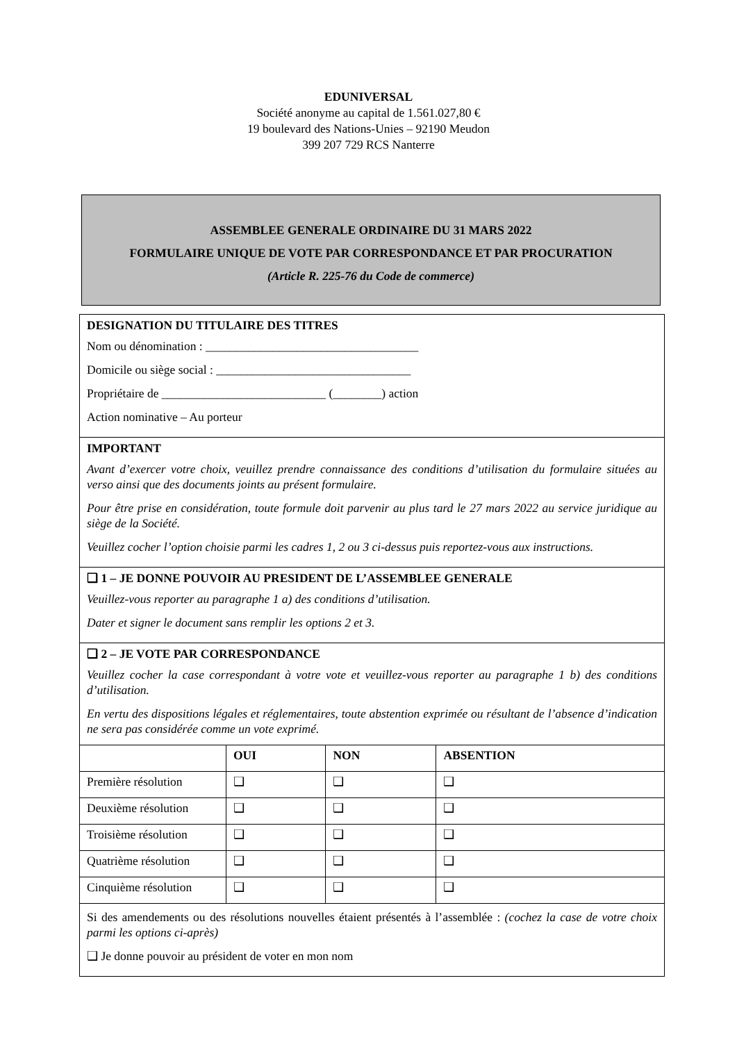EDUNIVERSAL
Société anonyme au capital de 1.561.027,80 €
19 boulevard des Nations-Unies – 92190 Meudon
399 207 729 RCS Nanterre
ASSEMBLEE GENERALE ORDINAIRE DU 31 MARS 2022
FORMULAIRE UNIQUE DE VOTE PAR CORRESPONDANCE ET PAR PROCURATION
(Article R. 225-76 du Code de commerce)
DESIGNATION DU TITULAIRE DES TITRES
Nom ou dénomination : ___________________________________
Domicile ou siège social : ________________________________
Propriétaire de ___________________________ (________) action
Action nominative – Au porteur
IMPORTANT
Avant d’exercer votre choix, veuillez prendre connaissance des conditions d’utilisation du formulaire situées au verso ainsi que des documents joints au présent formulaire.
Pour être prise en considération, toute formule doit parvenir au plus tard le 27 mars 2022 au service juridique au siège de la Société.
Veuillez cocher l’option choisie parmi les cadres 1, 2 ou 3 ci-dessus puis reportez-vous aux instructions.
❑ 1 – JE DONNE POUVOIR AU PRESIDENT DE L’ASSEMBLEE GENERALE
Veuillez-vous reporter au paragraphe 1 a) des conditions d’utilisation.
Dater et signer le document sans remplir les options 2 et 3.
❑ 2 – JE VOTE PAR CORRESPONDANCE
Veuillez cocher la case correspondant à votre vote et veuillez-vous reporter au paragraphe 1 b) des conditions d’utilisation.
En vertu des dispositions légales et réglementaires, toute abstention exprimée ou résultant de l’absence d’indication ne sera pas considérée comme un vote exprimé.
| | OUI | NON | ABSENTION |
| Première résolution | ❑ | ❑ | ❑ |
| Deuxième résolution | ❑ | ❑ | ❑ |
| Troisième résolution | ❑ | ❑ | ❑ |
| Quatrième résolution | ❑ | ❑ | ❑ |
| Cinquième résolution | ❑ | ❑ | ❑ |
Si des amendements ou des résolutions nouvelles étaient présentés à l’assemblée : (cochez la case de votre choix parmi les options ci-après)
❑ Je donne pouvoir au président de voter en mon nom